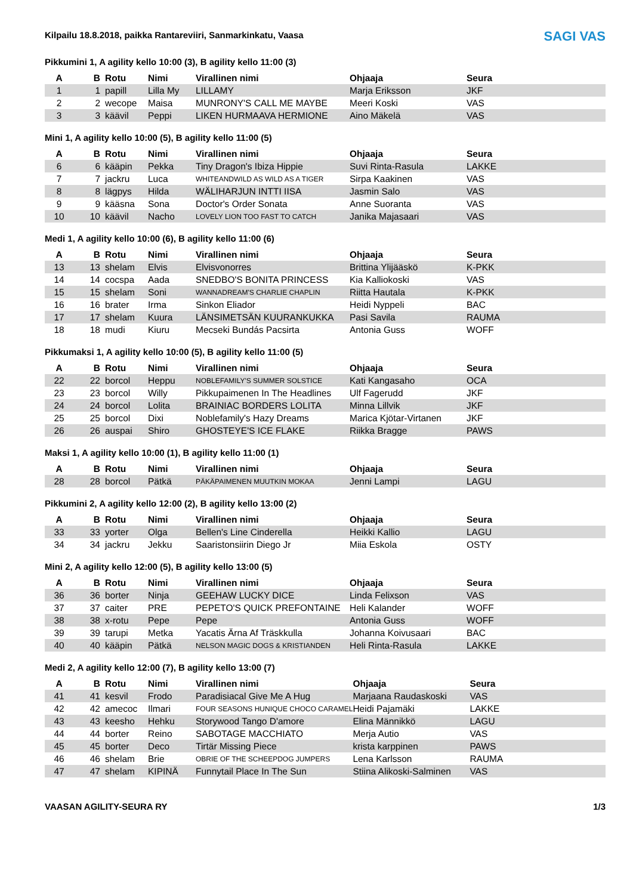SAGI VAS
Kilpailu 18.8.2018, paikka Rantareviiri, Sanmarkinkatu, Vaasa
Pikkumini 1, A agility kello 10:00 (3), B agility kello 11:00 (3)
| A | B | Rotu | Nimi | Virallinen nimi | Ohjaaja | Seura |
| --- | --- | --- | --- | --- | --- | --- |
| 1 | 1 | papill | Lilla My | LILLAMY | Marja Eriksson | JKF |
| 2 | 2 | wecope | Maisa | MUNRONY'S CALL ME MAYBE | Meeri Koski | VAS |
| 3 | 3 | käävil | Peppi | LIKEN HURMAAVA HERMIONE | Aino Mäkelä | VAS |
Mini 1, A agility kello 10:00 (5), B agility kello 11:00 (5)
| A | B | Rotu | Nimi | Virallinen nimi | Ohjaaja | Seura |
| --- | --- | --- | --- | --- | --- | --- |
| 6 | 6 | kääpin | Pekka | Tiny Dragon's Ibiza Hippie | Suvi Rinta-Rasula | LAKKE |
| 7 | 7 | jackru | Luca | WHITEANDWILD AS WILD AS A TIGER | Sirpa Kaakinen | VAS |
| 8 | 8 | lägpys | Hilda | WÄLIHARJUN INTTI IISA | Jasmin Salo | VAS |
| 9 | 9 | kääsna | Sona | Doctor's Order Sonata | Anne Suoranta | VAS |
| 10 | 10 | käävil | Nacho | LOVELY LION TOO FAST TO CATCH | Janika Majasaari | VAS |
Medi 1, A agility kello 10:00 (6), B agility kello 11:00 (6)
| A | B | Rotu | Nimi | Virallinen nimi | Ohjaaja | Seura |
| --- | --- | --- | --- | --- | --- | --- |
| 13 | 13 | shelam | Elvis | Elvisvonorres | Brittina Ylijääskö | K-PKK |
| 14 | 14 | cocspa | Aada | SNEDBO'S BONITA PRINCESS | Kia Kalliokoski | VAS |
| 15 | 15 | shelam | Soni | WANNADREAM'S CHARLIE CHAPLIN | Riitta Hautala | K-PKK |
| 16 | 16 | brater | Irma | Sinkon Eliador | Heidi Nyppeli | BAC |
| 17 | 17 | shelam | Kuura | LÄNSIMETSÄN KUURANKUKKA | Pasi Savila | RAUMA |
| 18 | 18 | mudi | Kiuru | Mecseki Bundás Pacsirta | Antonia Guss | WOFF |
Pikkumaksi 1, A agility kello 10:00 (5), B agility kello 11:00 (5)
| A | B | Rotu | Nimi | Virallinen nimi | Ohjaaja | Seura |
| --- | --- | --- | --- | --- | --- | --- |
| 22 | 22 | borcol | Heppu | NOBLEFAMILY'S SUMMER SOLSTICE | Kati Kangasaho | OCA |
| 23 | 23 | borcol | Willy | Pikkupaimenen In The Headlines | Ulf Fagerudd | JKF |
| 24 | 24 | borcol | Lolita | BRAINIAC BORDERS LOLITA | Minna Lillvik | JKF |
| 25 | 25 | borcol | Dixi | Noblefamily's Hazy Dreams | Marica Kjötar-Virtanen | JKF |
| 26 | 26 | auspai | Shiro | GHOSTEYE'S ICE FLAKE | Riikka Bragge | PAWS |
Maksi 1, A agility kello 10:00 (1), B agility kello 11:00 (1)
| A | B | Rotu | Nimi | Virallinen nimi | Ohjaaja | Seura |
| --- | --- | --- | --- | --- | --- | --- |
| 28 | 28 | borcol | Pätkä | PÄKÄPAIMENEN MUUTKIN MOKAA | Jenni Lampi | LAGU |
Pikkumini 2, A agility kello 12:00 (2), B agility kello 13:00 (2)
| A | B | Rotu | Nimi | Virallinen nimi | Ohjaaja | Seura |
| --- | --- | --- | --- | --- | --- | --- |
| 33 | 33 | yorter | Olga | Bellen's Line Cinderella | Heikki Kallio | LAGU |
| 34 | 34 | jackru | Jekku | Saaristonsiirin Diego Jr | Miia Eskola | OSTY |
Mini 2, A agility kello 12:00 (5), B agility kello 13:00 (5)
| A | B | Rotu | Nimi | Virallinen nimi | Ohjaaja | Seura |
| --- | --- | --- | --- | --- | --- | --- |
| 36 | 36 | borter | Ninja | GEEHAW LUCKY DICE | Linda Felixson | VAS |
| 37 | 37 | caiter | PRE | PEPETO'S QUICK PREFONTAINE | Heli Kalander | WOFF |
| 38 | 38 | x-rotu | Pepe | Pepe | Antonia Guss | WOFF |
| 39 | 39 | tarupi | Metka | Yacatis Ärna Af Träskkulla | Johanna Koivusaari | BAC |
| 40 | 40 | kääpin | Pätkä | NELSON MAGIC DOGS & KRISTIANDEN | Heli Rinta-Rasula | LAKKE |
Medi 2, A agility kello 12:00 (7), B agility kello 13:00 (7)
| A | B | Rotu | Nimi | Virallinen nimi | Ohjaaja | Seura |
| --- | --- | --- | --- | --- | --- | --- |
| 41 | 41 | kesvil | Frodo | Paradisiacal Give Me A Hug | Marjaana Raudaskoski | VAS |
| 42 | 42 | amecoc | Ilmari | FOUR SEASONS HUNIQUE CHOCO CARAMEL | Heidi Pajamäki | LAKKE |
| 43 | 43 | keesho | Hehku | Storywood Tango D'amore | Elina Männikkö | LAGU |
| 44 | 44 | borter | Reino | SABOTAGE MACCHIATO | Merja Autio | VAS |
| 45 | 45 | borter | Deco | Tirtär Missing Piece | krista karppinen | PAWS |
| 46 | 46 | shelam | Brie | OBRIE OF THE SCHEEPDOG JUMPERS | Lena Karlsson | RAUMA |
| 47 | 47 | shelam | KIPINÄ | Funnytail Place In The Sun | Stiina Alikoski-Salminen | VAS |
VAASAN AGILITY-SEURA RY 1/3